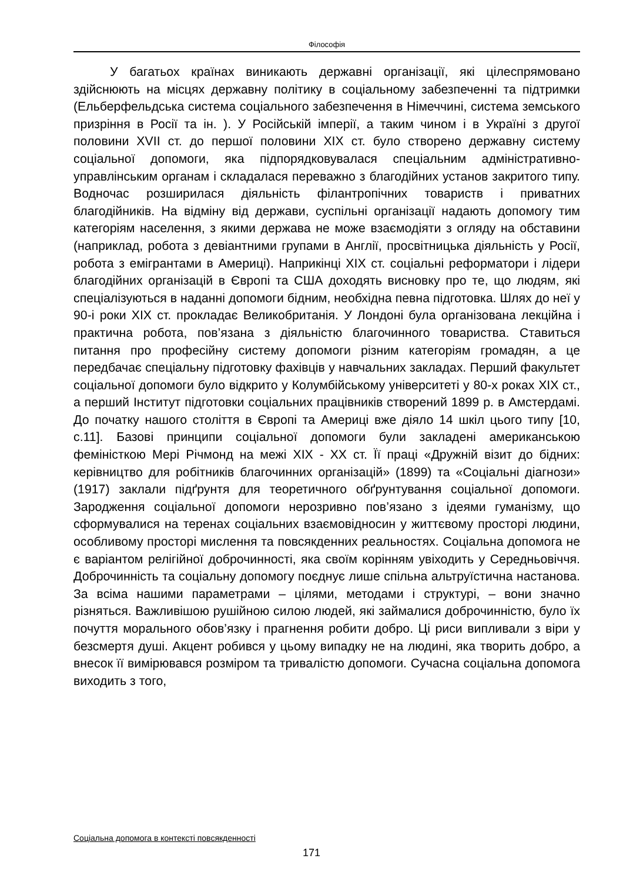Філософія
У багатьох країнах виникають державні організації, які цілеспрямовано здійснюють на місцях державну політику в соціальному забезпеченні та підтримки (Ельберфельдська система соціального забезпечення в Німеччині, система земського призріння в Росії та ін. ). У Російській імперії, а таким чином і в Україні з другої половини XVII ст. до першої половини XIX ст. було створено державну систему соціальної допомоги, яка підпорядковувалася спеціальним адміністративно-управлінським органам і складалася переважно з благодійних установ закритого типу. Водночас розширилася діяльність філантропічних товариств і приватних благодійників. На відміну від держави, суспільні організації надають допомогу тим категоріям населення, з якими держава не може взаємодіяти з огляду на обставини (наприклад, робота з девіантними групами в Англії, просвітницька діяльність у Росії, робота з емігрантами в Америці). Наприкінці XIX ст. соціальні реформатори і лідери благодійних організацій в Європі та США доходять висновку про те, що людям, які спеціалізуються в наданні допомоги бідним, необхідна певна підготовка. Шлях до неї у 90-і роки XIX ст. прокладає Великобританія. У Лондоні була організована лекційна і практична робота, пов’язана з діяльністю благочинного товариства. Ставиться питання про професійну систему допомоги різним категоріям громадян, а це передбачає спеціальну підготовку фахівців у навчальних закладах. Перший факультет соціальної допомоги було відкрито у Колумбійському університеті у 80-х роках XIX ст., а перший Інститут підготовки соціальних працівників створений 1899 р. в Амстердамі. До початку нашого століття в Європі та Америці вже діяло 14 шкіл цього типу [10, с.11]. Базові принципи соціальної допомоги були закладені американською феміністкою Мері Річмонд на межі XIX - XX ст. Її праці «Дружній візит до бідних: керівництво для робітників благочинних організацій» (1899) та «Соціальні діагнози» (1917) заклали підґрунтя для теоретичного обґрунтування соціальної допомоги. Зародження соціальної допомоги нерозривно пов’язано з ідеями гуманізму, що сформувалися на теренах соціальних взаємовідносин у життєвому просторі людини, особливому просторі мислення та повсякденних реальностях. Соціальна допомога не є варіантом релігійної доброчинності, яка своїм корінням увіходить у Середньовіччя. Доброчинність та соціальну допомогу поєднує лише спільна альтруїстична настанова. За всіма нашими параметрами – цілями, методами і структурі, – вони значно різняться. Важливішою рушійною силою людей, які займалися доброчинністю, було їх почуття морального обов’язку і прагнення робити добро. Ці риси випливали з віри у безсмертя душі. Акцент робився у цьому випадку не на людині, яка творить добро, а внесок її вимірювався розміром та тривалістю допомоги. Сучасна соціальна допомога виходить з того,
Соціальна допомога в контексті повсякденності
171